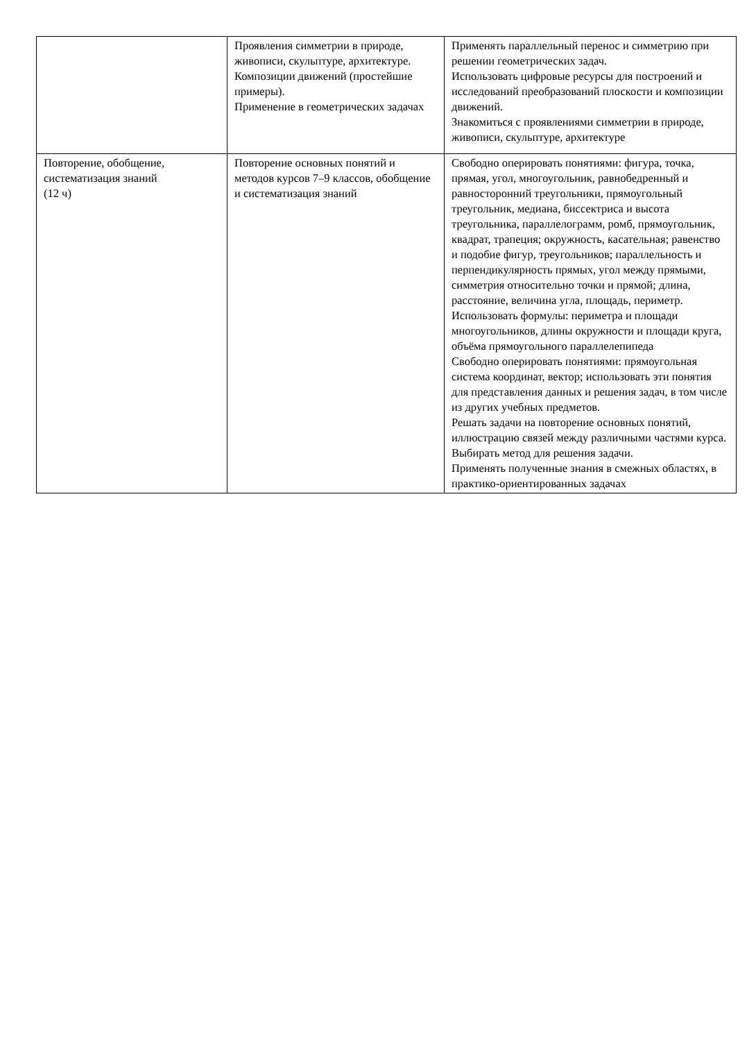| | Проявления симметрии в природе, живописи, скульптуре, архитектуре. Композиции движений (простейшие примеры). Применение в геометрических задачах | Применять параллельный перенос и симметрию при решении геометрических задач. Использовать цифровые ресурсы для построений и исследований преобразований плоскости и композиции движений. Знакомиться с проявлениями симметрии в природе, живописи, скульптуре, архитектуре |
| Повторение, обобщение, систематизация знаний (12 ч) | Повторение основных понятий и методов курсов 7–9 классов, обобщение и систематизация знаний | Свободно оперировать понятиями: фигура, точка, прямая, угол, многоугольник, равнобедренный и равносторонний треугольники, прямоугольный треугольник, медиана, биссектриса и высота треугольника, параллелограмм, ромб, прямоугольник, квадрат, трапеция; окружность, касательная; равенство и подобие фигур, треугольников; параллельность и перпендикулярность прямых, угол между прямыми, симметрия относительно точки и прямой; длина, расстояние, величина угла, площадь, периметр. Использовать формулы: периметра и площади многоугольников, длины окружности и площади круга, объёма прямоугольного параллелепипеда Свободно оперировать понятиями: прямоугольная система координат, вектор; использовать эти понятия для представления данных и решения задач, в том числе из других учебных предметов. Решать задачи на повторение основных понятий, иллюстрацию связей между различными частями курса. Выбирать метод для решения задачи. Применять полученные знания в смежных областях, в практико-ориентированных задачах |